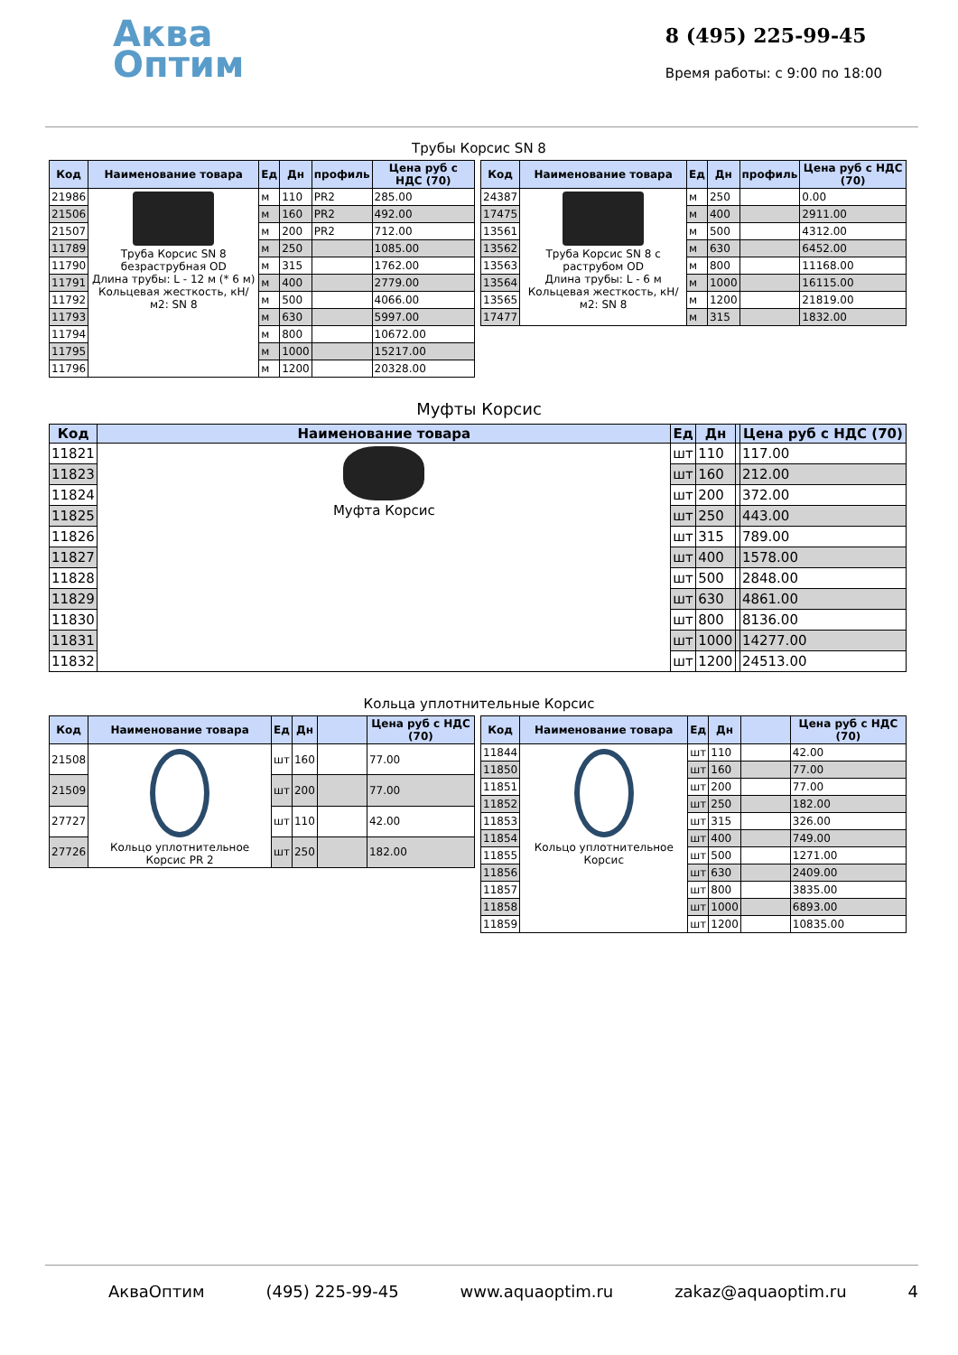Аква
Оптим
8 (495) 225-99-45
Время работы: с 9:00 по 18:00
Трубы Корсис SN 8
| Код | Наименование товара | Ед | Дн | профиль | Цена руб с НДС (70) |
| --- | --- | --- | --- | --- | --- |
| 21986 | Труба Корсис SN 8 безраструбная OD Длина трубы: L - 12 м (* 6 м) Кольцевая жесткость, кН/м2: SN 8 | м | 110 | PR2 | 285.00 |
| 21506 | | м | 160 | PR2 | 492.00 |
| 21507 | | м | 200 | PR2 | 712.00 |
| 11789 | | м | 250 | | 1085.00 |
| 11790 | | м | 315 | | 1762.00 |
| 11791 | | м | 400 | | 2779.00 |
| 11792 | | м | 500 | | 4066.00 |
| 11793 | | м | 630 | | 5997.00 |
| 11794 | | м | 800 | | 10672.00 |
| 11795 | | м | 1000 | | 15217.00 |
| 11796 | | м | 1200 | | 20328.00 |
| Код | Наименование товара | Ед | Дн | профиль | Цена руб с НДС (70) |
| --- | --- | --- | --- | --- | --- |
| 24387 | Труба Корсис SN 8 с раструбом OD Длина трубы: L - 6 м Кольцевая жесткость, кН/м2: SN 8 | м | 250 | | 0.00 |
| 17475 | | м | 400 | | 2911.00 |
| 13561 | | м | 500 | | 4312.00 |
| 13562 | | м | 630 | | 6452.00 |
| 13563 | | м | 800 | | 11168.00 |
| 13564 | | м | 1000 | | 16115.00 |
| 13565 | | м | 1200 | | 21819.00 |
| 17477 | | м | 315 | | 1832.00 |
Муфты Корсис
| Код | Наименование товара | Ед | Дн | | Цена руб с НДС (70) |
| --- | --- | --- | --- | --- | --- |
| 11821 | Муфта Корсис | шт | 110 | | 117.00 |
| 11823 | | шт | 160 | | 212.00 |
| 11824 | | шт | 200 | | 372.00 |
| 11825 | | шт | 250 | | 443.00 |
| 11826 | | шт | 315 | | 789.00 |
| 11827 | | шт | 400 | | 1578.00 |
| 11828 | | шт | 500 | | 2848.00 |
| 11829 | | шт | 630 | | 4861.00 |
| 11830 | | шт | 800 | | 8136.00 |
| 11831 | | шт | 1000 | | 14277.00 |
| 11832 | | шт | 1200 | | 24513.00 |
Кольца уплотнительные Корсис
| Код | Наименование товара | Ед | Дн | | Цена руб с НДС (70) |
| --- | --- | --- | --- | --- | --- |
| 21508 | Кольцо уплотнительное Корсис PR 2 | шт | 160 | | 77.00 |
| 21509 | | шт | 200 | | 77.00 |
| 27727 | | шт | 110 | | 42.00 |
| 27726 | | шт | 250 | | 182.00 |
| Код | Наименование товара | Ед | Дн | | Цена руб с НДС (70) |
| --- | --- | --- | --- | --- | --- |
| 11844 | Кольцо уплотнительное Корсис | шт | 110 | | 42.00 |
| 11850 | | шт | 160 | | 77.00 |
| 11851 | | шт | 200 | | 77.00 |
| 11852 | | шт | 250 | | 182.00 |
| 11853 | | шт | 315 | | 326.00 |
| 11854 | | шт | 400 | | 749.00 |
| 11855 | | шт | 500 | | 1271.00 |
| 11856 | | шт | 630 | | 2409.00 |
| 11857 | | шт | 800 | | 3835.00 |
| 11858 | | шт | 1000 | | 6893.00 |
| 11859 | | шт | 1200 | | 10835.00 |
АкваОптим (495) 225-99-45 www.aquaoptim.ru zakaz@aquaoptim.ru 4